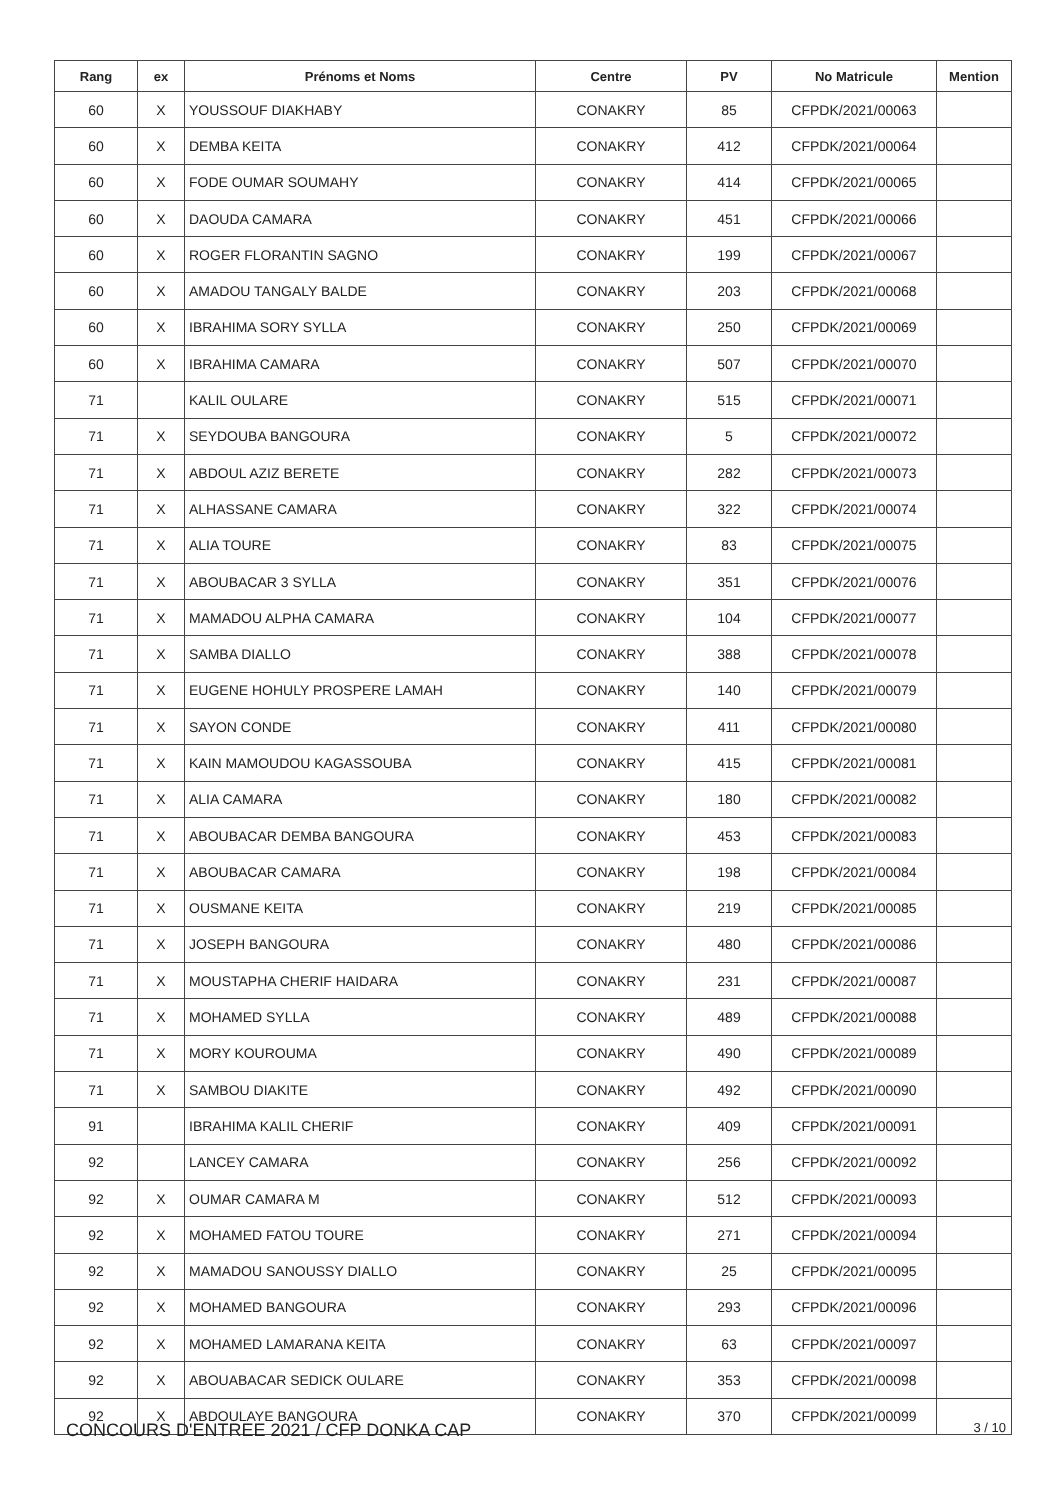| Rang | ex | Prénoms et Noms | Centre | PV | No Matricule | Mention |
| --- | --- | --- | --- | --- | --- | --- |
| 60 | X | YOUSSOUF DIAKHABY | CONAKRY | 85 | CFPDK/2021/00063 | |
| 60 | X | DEMBA KEITA | CONAKRY | 412 | CFPDK/2021/00064 | |
| 60 | X | FODE OUMAR SOUMAHY | CONAKRY | 414 | CFPDK/2021/00065 | |
| 60 | X | DAOUDA CAMARA | CONAKRY | 451 | CFPDK/2021/00066 | |
| 60 | X | ROGER FLORANTIN SAGNO | CONAKRY | 199 | CFPDK/2021/00067 | |
| 60 | X | AMADOU TANGALY BALDE | CONAKRY | 203 | CFPDK/2021/00068 | |
| 60 | X | IBRAHIMA SORY SYLLA | CONAKRY | 250 | CFPDK/2021/00069 | |
| 60 | X | IBRAHIMA CAMARA | CONAKRY | 507 | CFPDK/2021/00070 | |
| 71 | | KALIL OULARE | CONAKRY | 515 | CFPDK/2021/00071 | |
| 71 | X | SEYDOUBA BANGOURA | CONAKRY | 5 | CFPDK/2021/00072 | |
| 71 | X | ABDOUL AZIZ BERETE | CONAKRY | 282 | CFPDK/2021/00073 | |
| 71 | X | ALHASSANE CAMARA | CONAKRY | 322 | CFPDK/2021/00074 | |
| 71 | X | ALIA TOURE | CONAKRY | 83 | CFPDK/2021/00075 | |
| 71 | X | ABOUBACAR 3 SYLLA | CONAKRY | 351 | CFPDK/2021/00076 | |
| 71 | X | MAMADOU ALPHA CAMARA | CONAKRY | 104 | CFPDK/2021/00077 | |
| 71 | X | SAMBA DIALLO | CONAKRY | 388 | CFPDK/2021/00078 | |
| 71 | X | EUGENE HOHULY PROSPERE LAMAH | CONAKRY | 140 | CFPDK/2021/00079 | |
| 71 | X | SAYON CONDE | CONAKRY | 411 | CFPDK/2021/00080 | |
| 71 | X | KAIN MAMOUDOU KAGASSOUBA | CONAKRY | 415 | CFPDK/2021/00081 | |
| 71 | X | ALIA CAMARA | CONAKRY | 180 | CFPDK/2021/00082 | |
| 71 | X | ABOUBACAR DEMBA BANGOURA | CONAKRY | 453 | CFPDK/2021/00083 | |
| 71 | X | ABOUBACAR CAMARA | CONAKRY | 198 | CFPDK/2021/00084 | |
| 71 | X | OUSMANE KEITA | CONAKRY | 219 | CFPDK/2021/00085 | |
| 71 | X | JOSEPH BANGOURA | CONAKRY | 480 | CFPDK/2021/00086 | |
| 71 | X | MOUSTAPHA CHERIF HAIDARA | CONAKRY | 231 | CFPDK/2021/00087 | |
| 71 | X | MOHAMED SYLLA | CONAKRY | 489 | CFPDK/2021/00088 | |
| 71 | X | MORY KOUROUMA | CONAKRY | 490 | CFPDK/2021/00089 | |
| 71 | X | SAMBOU DIAKITE | CONAKRY | 492 | CFPDK/2021/00090 | |
| 91 | | IBRAHIMA KALIL CHERIF | CONAKRY | 409 | CFPDK/2021/00091 | |
| 92 | | LANCEY CAMARA | CONAKRY | 256 | CFPDK/2021/00092 | |
| 92 | X | OUMAR CAMARA M | CONAKRY | 512 | CFPDK/2021/00093 | |
| 92 | X | MOHAMED FATOU TOURE | CONAKRY | 271 | CFPDK/2021/00094 | |
| 92 | X | MAMADOU SANOUSSY DIALLO | CONAKRY | 25 | CFPDK/2021/00095 | |
| 92 | X | MOHAMED BANGOURA | CONAKRY | 293 | CFPDK/2021/00096 | |
| 92 | X | MOHAMED LAMARANA KEITA | CONAKRY | 63 | CFPDK/2021/00097 | |
| 92 | X | ABOUABACAR SEDICK OULARE | CONAKRY | 353 | CFPDK/2021/00098 | |
| 92 | X | ABDOULAYE BANGOURA | CONAKRY | 370 | CFPDK/2021/00099 | |
CONCOURS D'ENTREE 2021 / CFP DONKA CAP 3 / 10